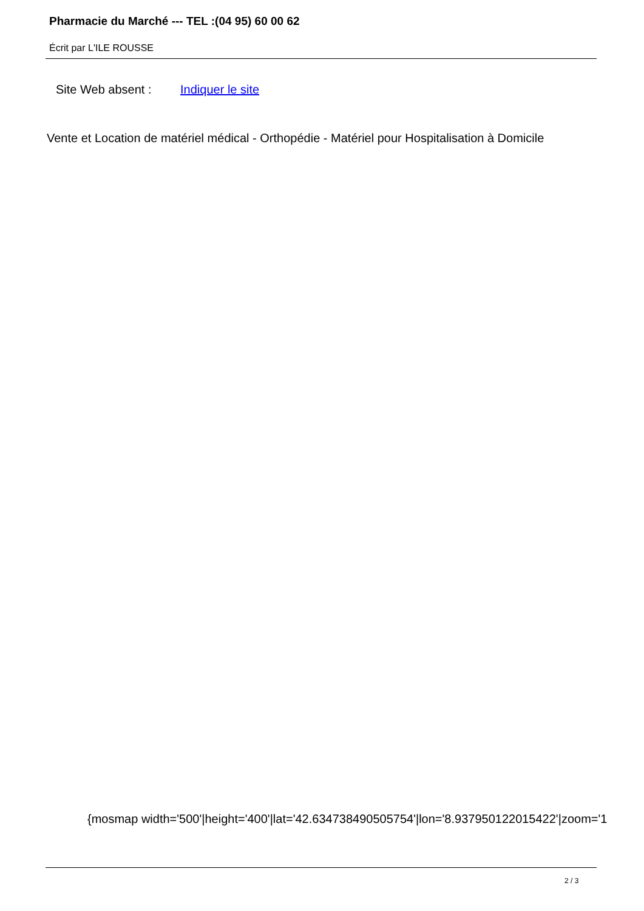Pharmacie du Marché --- TEL :(04 95) 60 00 62
Écrit par L'ILE ROUSSE
Site Web absent : Indiquer le site
Vente et Location de matériel médical - Orthopédie - Matériel pour Hospitalisation à Domicile
{mosmap width='500'|height='400'|lat='42.634738490505754'|lon='8.937950122015422'|zoom='1
2 / 3